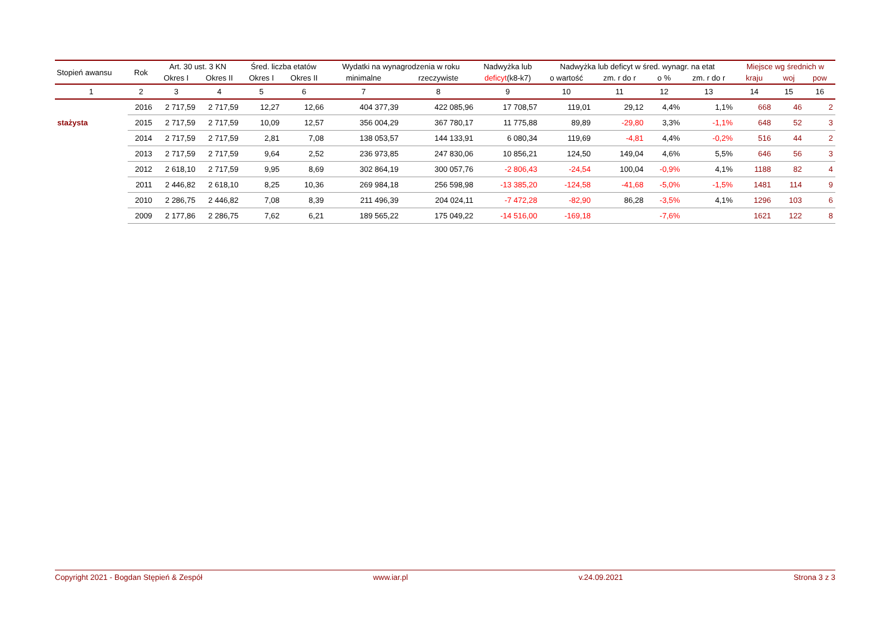| Stopień awansu | Rok | Art. 30 ust. 3 KN | | Śred. liczba etatów | | Wydatki na wynagrodzenia w roku | | Nadwyżka lub | Nadwyżka lub deficyt w śred. wynagr. na etat | | | | Miejsce wg średnich w | | |
| --- | --- | --- | --- | --- | --- | --- | --- | --- | --- | --- | --- | --- | --- | --- | --- |
| | | Okres I | Okres II | Okres I | Okres II | minimalne | rzeczywiste | deficyt (k8-k7) | o wartość | zm. r do r | o % | zm. r do r | kraju | woj | pow |
| 1 | 2 | 3 | 4 | 5 | 6 | 7 | 8 | 9 | 10 | 11 | 12 | 13 | 14 | 15 | 16 |
| | 2016 | 2 717,59 | 2 717,59 | 12,27 | 12,66 | 404 377,39 | 422 085,96 | 17 708,57 | 119,01 | 29,12 | 4,4% | 1,1% | 668 | 46 | 2 |
| stażysta | 2015 | 2 717,59 | 2 717,59 | 10,09 | 12,57 | 356 004,29 | 367 780,17 | 11 775,88 | 89,89 | -29,80 | 3,3% | -1,1% | 648 | 52 | 3 |
| | 2014 | 2 717,59 | 2 717,59 | 2,81 | 7,08 | 138 053,57 | 144 133,91 | 6 080,34 | 119,69 | -4,81 | 4,4% | -0,2% | 516 | 44 | 2 |
| | 2013 | 2 717,59 | 2 717,59 | 9,64 | 2,52 | 236 973,85 | 247 830,06 | 10 856,21 | 124,50 | 149,04 | 4,6% | 5,5% | 646 | 56 | 3 |
| | 2012 | 2 618,10 | 2 717,59 | 9,95 | 8,69 | 302 864,19 | 300 057,76 | -2 806,43 | -24,54 | 100,04 | -0,9% | 4,1% | 1188 | 82 | 4 |
| | 2011 | 2 446,82 | 2 618,10 | 8,25 | 10,36 | 269 984,18 | 256 598,98 | -13 385,20 | -124,58 | -41,68 | -5,0% | -1,5% | 1481 | 114 | 9 |
| | 2010 | 2 286,75 | 2 446,82 | 7,08 | 8,39 | 211 496,39 | 204 024,11 | -7 472,28 | -82,90 | 86,28 | -3,5% | 4,1% | 1296 | 103 | 6 |
| | 2009 | 2 177,86 | 2 286,75 | 7,62 | 6,21 | 189 565,22 | 175 049,22 | -14 516,00 | -169,18 | | -7,6% | | 1621 | 122 | 8 |
Copyright 2021 - Bogdan Stępień & Zespół www.iar.pl v.24.09.2021 Strona 3 z 3